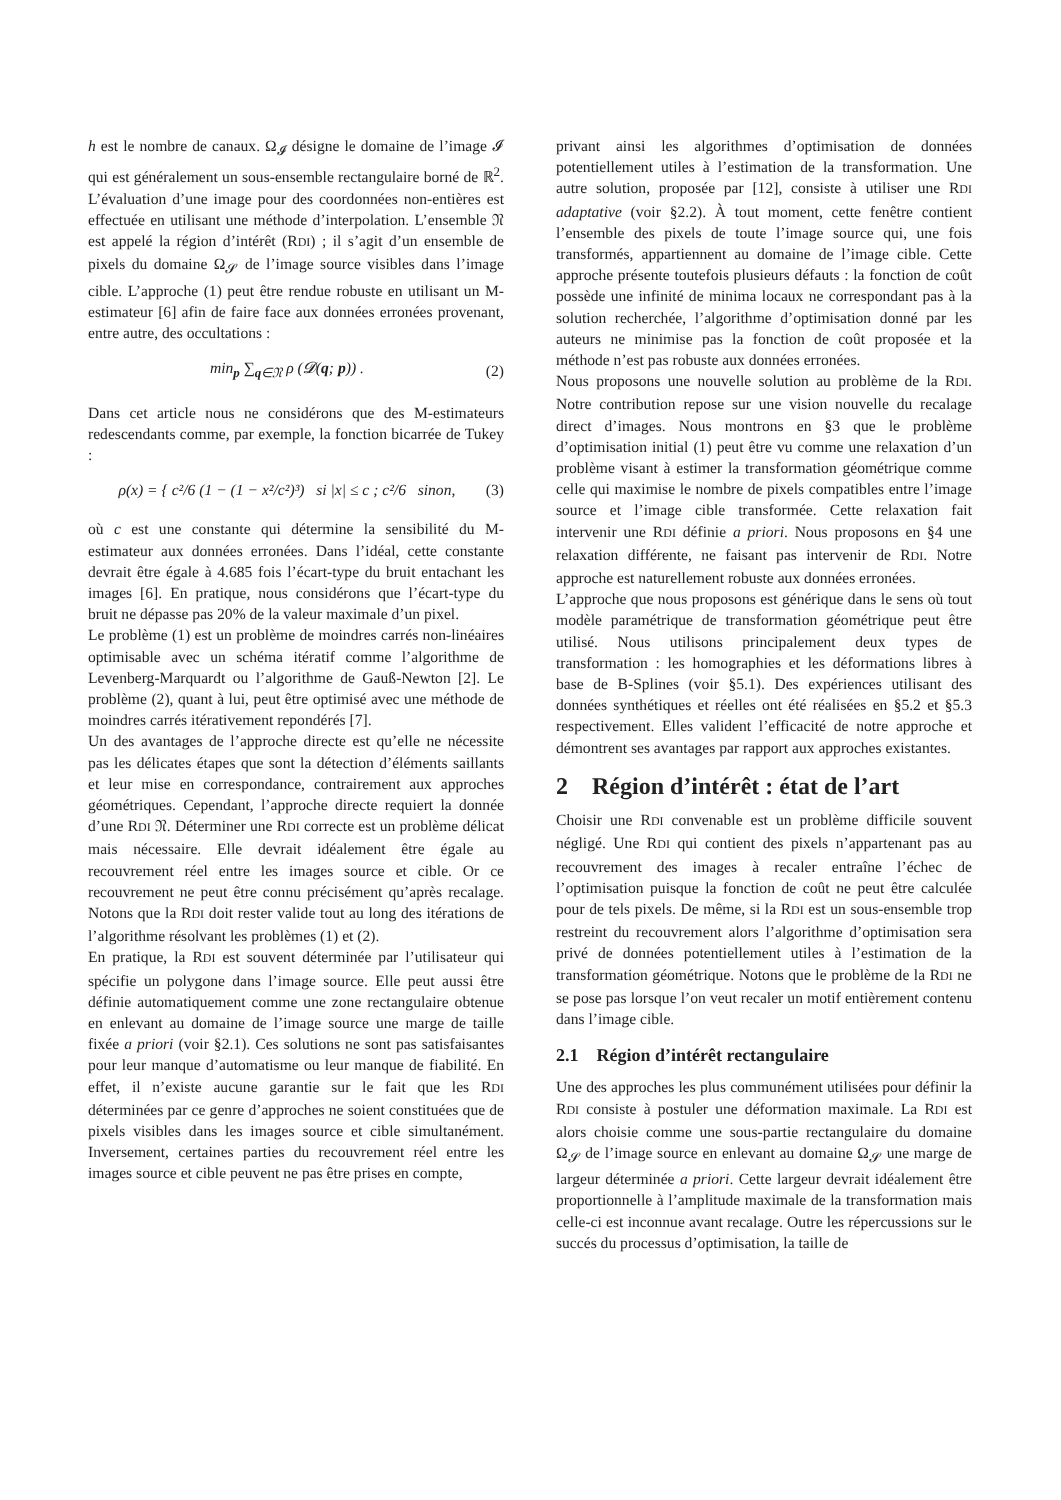h est le nombre de canaux. Ω<sub>𝓘</sub> désigne le domaine de l’image 𝓘 qui est généralement un sous-ensemble rectangulaire borné de ℝ<sup>2</sup>. L’évaluation d’une image pour des coordonnées non-entières est effectuée en utilisant une méthode d’interpolation. L’ensemble 𝔑 est appelé la région d’intérêt (RDI) ; il s’agit d’un ensemble de pixels du domaine Ω<sub>𝓢</sub> de l’image source visibles dans l’image cible. L’approche (1) peut être rendue robuste en utilisant un M-estimateur [6] afin de faire face aux données erronées provenant, entre autre, des occultations :
min<sub>p</sub> ∑<sub>q∈𝔑</sub> ρ (𝓓(q; p)) . (2)
Dans cet article nous ne considérons que des M-estimateurs redescendants comme, par exemple, la fonction bicarrée de Tukey :
ρ(x) = { c²/6 (1 − (1 − x²/c²)³) si |x| ≤ c ; c²/6 sinon, (3)
où c est une constante qui détermine la sensibilité du M-estimateur aux données erronées. Dans l’idéal, cette constante devrait être égale à 4.685 fois l’écart-type du bruit entachant les images [6]. En pratique, nous considérons que l’écart-type du bruit ne dépasse pas 20% de la valeur maximale d’un pixel.
Le problème (1) est un problème de moindres carrés non-linéaires optimisable avec un schéma itératif comme l’algorithme de Levenberg-Marquardt ou l’algorithme de Gauß-Newton [2]. Le problème (2), quant à lui, peut être optimisé avec une méthode de moindres carrés itérativement repondérés [7].
Un des avantages de l’approche directe est qu’elle ne nécessite pas les délicates étapes que sont la détection d’éléments saillants et leur mise en correspondance, contrairement aux approches géométriques. Cependant, l’approche directe requiert la donnée d’une RDI 𝔑. Déterminer une RDI correcte est un problème délicat mais nécessaire. Elle devrait idéalement être égale au recouvrement réel entre les images source et cible. Or ce recouvrement ne peut être connu précisément qu’après recalage. Notons que la RDI doit rester valide tout au long des itérations de l’algorithme résolvant les problèmes (1) et (2).
En pratique, la RDI est souvent déterminée par l’utilisateur qui spécifie un polygone dans l’image source. Elle peut aussi être définie automatiquement comme une zone rectangulaire obtenue en enlevant au domaine de l’image source une marge de taille fixée a priori (voir §2.1). Ces solutions ne sont pas satisfaisantes pour leur manque d’automatisme ou leur manque de fiabilité. En effet, il n’existe aucune garantie sur le fait que les RDI déterminées par ce genre d’approches ne soient constituées que de pixels visibles dans les images source et cible simultanément. Inversement, certaines parties du recouvrement réel entre les images source et cible peuvent ne pas être prises en compte,
privant ainsi les algorithmes d’optimisation de données potentiellement utiles à l’estimation de la transformation. Une autre solution, proposée par [12], consiste à utiliser une RDI adaptative (voir §2.2). À tout moment, cette fenêtre contient l’ensemble des pixels de toute l’image source qui, une fois transformés, appartiennent au domaine de l’image cible. Cette approche présente toutefois plusieurs défauts : la fonction de coût possède une infinité de minima locaux ne correspondant pas à la solution recherchée, l’algorithme d’optimisation donné par les auteurs ne minimise pas la fonction de coût proposée et la méthode n’est pas robuste aux données erronées.
Nous proposons une nouvelle solution au problème de la RDI. Notre contribution repose sur une vision nouvelle du recalage direct d’images. Nous montrons en §3 que le problème d’optimisation initial (1) peut être vu comme une relaxation d’un problème visant à estimer la transformation géométrique comme celle qui maximise le nombre de pixels compatibles entre l’image source et l’image cible transformée. Cette relaxation fait intervenir une RDI définie a priori. Nous proposons en §4 une relaxation différente, ne faisant pas intervenir de RDI. Notre approche est naturellement robuste aux données erronées.
L’approche que nous proposons est générique dans le sens où tout modèle paramétrique de transformation géométrique peut être utilisé. Nous utilisons principalement deux types de transformation : les homographies et les déformations libres à base de B-Splines (voir §5.1). Des expériences utilisant des données synthétiques et réelles ont été réalisées en §5.2 et §5.3 respectivement. Elles valident l’efficacité de notre approche et démontrent ses avantages par rapport aux approches existantes.
2 Région d’intérêt : état de l’art
Choisir une RDI convenable est un problème difficile souvent négligé. Une RDI qui contient des pixels n’appartenant pas au recouvrement des images à recaler entraîne l’échec de l’optimisation puisque la fonction de coût ne peut être calculée pour de tels pixels. De même, si la RDI est un sous-ensemble trop restreint du recouvrement alors l’algorithme d’optimisation sera privé de données potentiellement utiles à l’estimation de la transformation géométrique. Notons que le problème de la RDI ne se pose pas lorsque l’on veut recaler un motif entièrement contenu dans l’image cible.
2.1 Région d’intérêt rectangulaire
Une des approches les plus communément utilisées pour définir la RDI consiste à postuler une déformation maximale. La RDI est alors choisie comme une sous-partie rectangulaire du domaine Ω<sub>𝓢</sub> de l’image source en enlevant au domaine Ω<sub>𝓢</sub> une marge de largeur déterminée a priori. Cette largeur devrait idéalement être proportionnelle à l’amplitude maximale de la transformation mais celle-ci est inconnue avant recalage. Outre les répercussions sur le succés du processus d’optimisation, la taille de